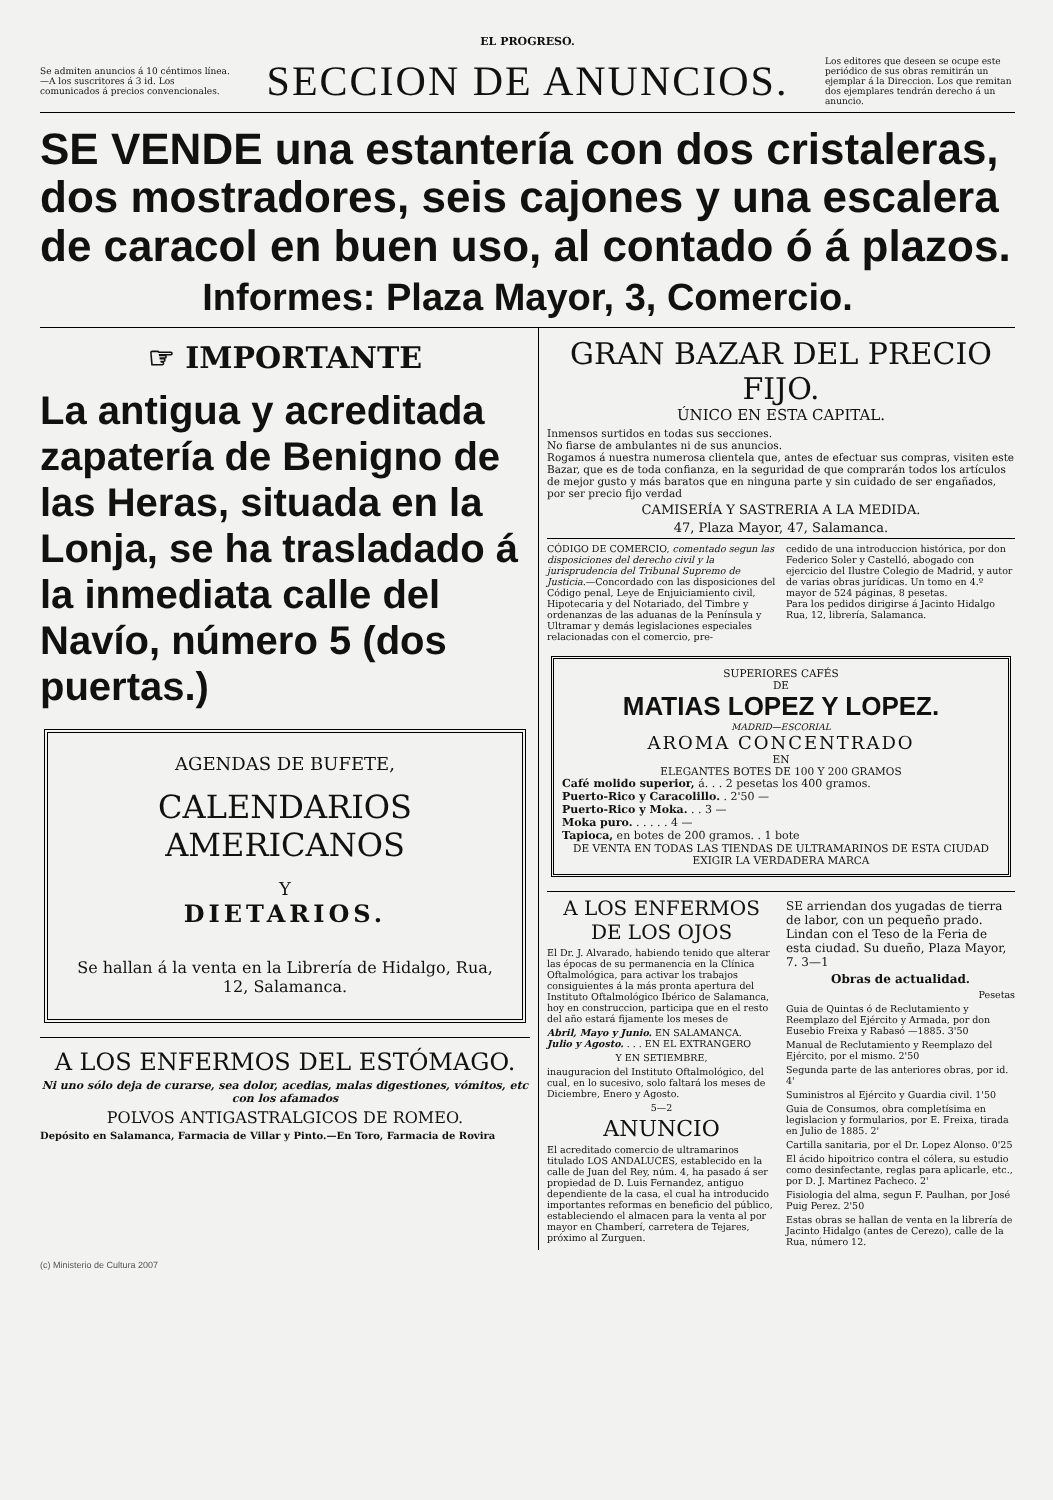EL PROGRESO.
Se admiten anuncios á 10 céntimos línea.—A los suscritores á 3 id. Los comunicados á precios convencionales.
SECCION DE ANUNCIOS.
Los editores que deseen se ocupe este periódico de sus obras remitirán un ejemplar á la Direccion. Los que remitan dos ejemplares tendrán derecho á un anuncio.
SE VENDE una estantería con dos cristaleras, dos mostradores, seis cajones y una escalera de caracol en buen uso, al contado ó á plazos.
Informes: Plaza Mayor, 3, Comercio.
☞ IMPORTANTE
La antigua y acreditada zapatería de Benigno de las Heras, situada en la Lonja, se ha trasladado á la inmediata calle del Navío, número 5 (dos puertas.)
AGENDAS DE BUFETE,
CALENDARIOS AMERICANOS
Y
DIETARIOS.
Se hallan á la venta en la Librería de Hidalgo, Rua, 12, Salamanca.
A LOS ENFERMOS DEL ESTÓMAGO.
Ni uno sólo deja de curarse, sea dolor, acedias, malas digestiones, vómitos, etc con los afamados
POLVOS ANTIGASTRALGICOS DE ROMEO.
Depósito en Salamanca, Farmacia de Villar y Pinto.—En Toro, Farmacia de Rovira
GRAN BAZAR DEL PRECIO FIJO.
ÚNICO EN ESTA CAPITAL.
Inmensos surtidos en todas sus secciones.
No fiarse de ambulantes ni de sus anuncios.
Rogamos á nuestra numerosa clientela que, antes de efectuar sus compras, visiten este Bazar, que es de toda confianza, en la seguridad de que comprarán todos los artículos de mejor gusto y más baratos que en ninguna parte y sin cuidado de ser engañados, por ser precio fijo verdad
CAMISERÍA Y SASTRERIA A LA MEDIDA.
47, Plaza Mayor, 47, Salamanca.
CÓDIGO DE COMERCIO, comentado segun las disposiciones del derecho civil y la jurisprudencia del Tribunal Supremo de Justicia.—Concordado con las disposiciones del Código penal, Leye de Enjuiciamiento civil, Hipotecaria y del Notariado, del Timbre y ordenanzas de las aduanas de la Península y Ultramar y demás legislaciones especiales relacionadas con el comercio, pre-
cedido de una introduccion histórica, por don Federico Soler y Castelló, abogado con ejercicio del Ilustre Colegio de Madrid, y autor de varias obras jurídicas. Un tomo en 4.º mayor de 524 páginas, 8 pesetas.
Para los pedidos dirigirse á Jacinto Hidalgo Rua, 12, librería, Salamanca.
SUPERIORES CAFÉS
DE
MATIAS LOPEZ Y LOPEZ.
MADRID—ESCORIAL
AROMA CONCENTRADO
EN
ELEGANTES BOTES DE 100 Y 200 GRAMOS
Café molido superior, á. . . 2 pesetas los 400 gramos.
Puerto-Rico y Caracolillo. . 2'50 —
Puerto-Rico y Moka. . . 3 —
Moka puro. . . . . . 4 —
Tapioca, en botes de 200 gramos. . 1 bote
DE VENTA EN TODAS LAS TIENDAS DE ULTRAMARINOS DE ESTA CIUDAD
EXIGIR LA VERDADERA MARCA
A LOS ENFERMOS DE LOS OJOS
El Dr. J. Alvarado, habiendo tenido que alterar las épocas de su permanencia en la Clínica Oftalmológica, para activar los trabajos consiguientes á la más pronta apertura del Instituto Oftalmológico Ibérico de Salamanca, hoy en construccion, participa que en el resto del año estará fijamente los meses de
Abril, Mayo y Junio. EN SALAMANCA.
Julio y Agosto. . . . EN EL EXTRANGERO
Y EN SETIEMBRE,
inauguracion del Instituto Oftalmológico, del cual, en lo sucesivo, solo faltará los meses de Diciembre, Enero y Agosto.
5—2
ANUNCIO
El acreditado comercio de ultramarinos titulado LOS ANDALUCES, establecido en la calle de Juan del Rey, núm. 4, ha pasado á ser propiedad de D. Luis Fernandez, antiguo dependiente de la casa, el cual ha introducido importantes reformas en beneficio del público, estableciendo el almacen para la venta al por mayor en Chamberí, carretera de Tejares, próximo al Zurguen.
SE arriendan dos yugadas de tierra de labor, con un pequeño prado. Lindan con el Teso de la Feria de esta ciudad. Su dueño, Plaza Mayor, 7. 3—1
Obras de actualidad.
Pesetas
Guia de Quintas ó de Reclutamiento y Reemplazo del Ejército y Armada, por don Eusebio Freixa y Rabasó —1885. 3'50
Manual de Reclutamiento y Reemplazo del Ejército, por el mismo. 2'50
Segunda parte de las anteriores obras, por id. 4'
Suministros al Ejército y Guardia civil. 1'50
Guia de Consumos, obra completísima en legislacion y formularios, por E. Freixa, tirada en Julio de 1885. 2'
Cartilla sanitaria, por el Dr. Lopez Alonso. 0'25
El ácido hipoitrico contra el cólera, su estudio como desinfectante, reglas para aplicarle, etc., por D. J. Martinez Pacheco. 2'
Fisiologia del alma, segun F. Paulhan, por José Puig Perez. 2'50
Estas obras se hallan de venta en la librería de Jacinto Hidalgo (antes de Cerezo), calle de la Rua, número 12.
(c) Ministerio de Cultura 2007